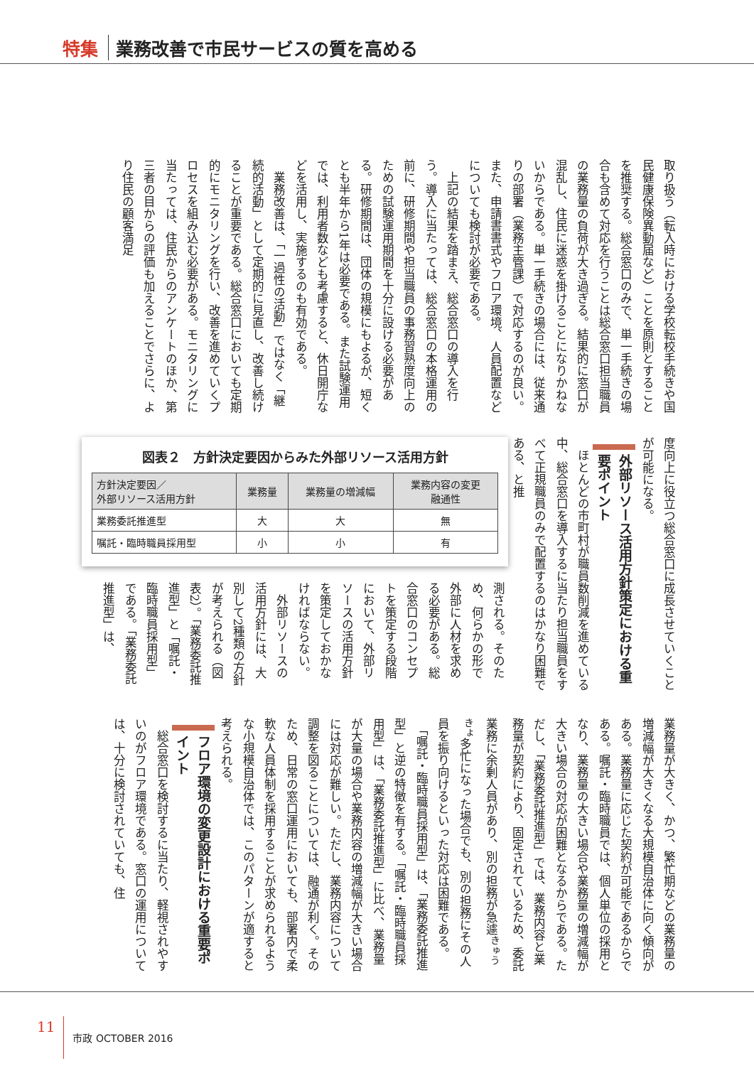特集 業務改善で市民サービスの質を高める
取り扱う（転入時における学校転校手続きや国民健康保険異動届など）ことを原則とすることを推奨する。総合窓口のみで、単一手続きの場合も含めて対応を行うことは総合窓口担当職員の業務量の負荷が大き過ぎる。結果的に窓口が混乱し、住民に迷惑を掛けることになりかねないからである。単一手続きの場合には、従来通りの部署（業務主管課）で対応するのが良い。また、申請書書式やフロア環境、人員配置などについても検討が必要である。
　上記の結果を踏まえ、総合窓口の導入を行う。導入に当たっては、総合窓口の本格運用の前に、研修期間や担当職員の事務習熟度向上のための試験運用期間を十分に設ける必要がある。研修期間は、団体の規模にもよるが、短くとも半年から1年は必要である。また試験運用では、利用者数なども考慮すると、休日開庁などを活用し、実施するのも有効である。
　業務改善は、「一過性の活動」ではなく「継続的活動」として定期的に見直し、改善し続けることが重要である。総合窓口においても定期的にモニタリングを行い、改善を進めていくプロセスを組み込む必要がある。モニタリングに当たっては、住民からのアンケートのほか、第三者の目からの評価も加えることでさらに、より住民の顧客満足
度向上に役立つ総合窓口に成長させていくことが可能になる。
外部リソース活用方針策定における重要ポイント
　ほとんどの市町村が職員数削減を進めている中、総合窓口を導入するに当たり担当職員をすべて正規職員のみで配置するのはかなり困難である、と推
図表２　方針決定要因からみた外部リソース活用方針
| 方針決定要因／ 外部リソース活用方針 | 業務量 | 業務量の増減幅 | 業務内容の変更 融通性 |
| --- | --- | --- | --- |
| 業務委託推進型 | 大 | 大 | 無 |
| 嘱託・臨時職員採用型 | 小 | 小 | 有 |
測される。そのため、何らかの形で外部に人材を求める必要がある。総合窓口のコンセプトを策定する段階において、外部リソースの活用方針を策定しておかなければならない。
　外部リソースの活用方針には、大別して2種類の方針が考えられる（図表2）。「業務委託推進型」と「嘱託・臨時職員採用型」である。「業務委託推進型」は、
業務量が大きく、かつ、繁忙期などの業務量の増減幅が大きくなる大規模自治体に向く傾向がある。業務量に応じた契約が可能であるからである。嘱託・臨時職員では、個人単位の採用となり、業務量の大きい場合や業務量の増減幅が大きい場合の対応が困難となるからである。ただし、「業務委託推進型」では、業務内容と業務量が契約により、固定されているため、委託業務に余剰人員があり、別の担務が急遽<sup>きゅうきょ</sup>多忙になった場合でも、別の担務にその人員を振り向けるといった対応は困難である。
　「嘱託・臨時職員採用型」は、「業務委託推進型」と逆の特徴を有する。「嘱託・臨時職員採用型」は、「業務委託推進型」に比べ、業務量が大量の場合や業務内容の増減幅が大きい場合には対応が難しい。ただし、業務内容について調整を図ることについては、融通が利く。そのため、日常の窓口運用においても、部署内で柔軟な人員体制を採用することが求められるような小規模自治体では、このパターンが適すると考えられる。
フロア環境の変更設計における重要ポイント
　総合窓口を検討するに当たり、軽視されやすいのがフロア環境である。窓口の運用については、十分に検討されていても、住
11 市政 OCTOBER 2016